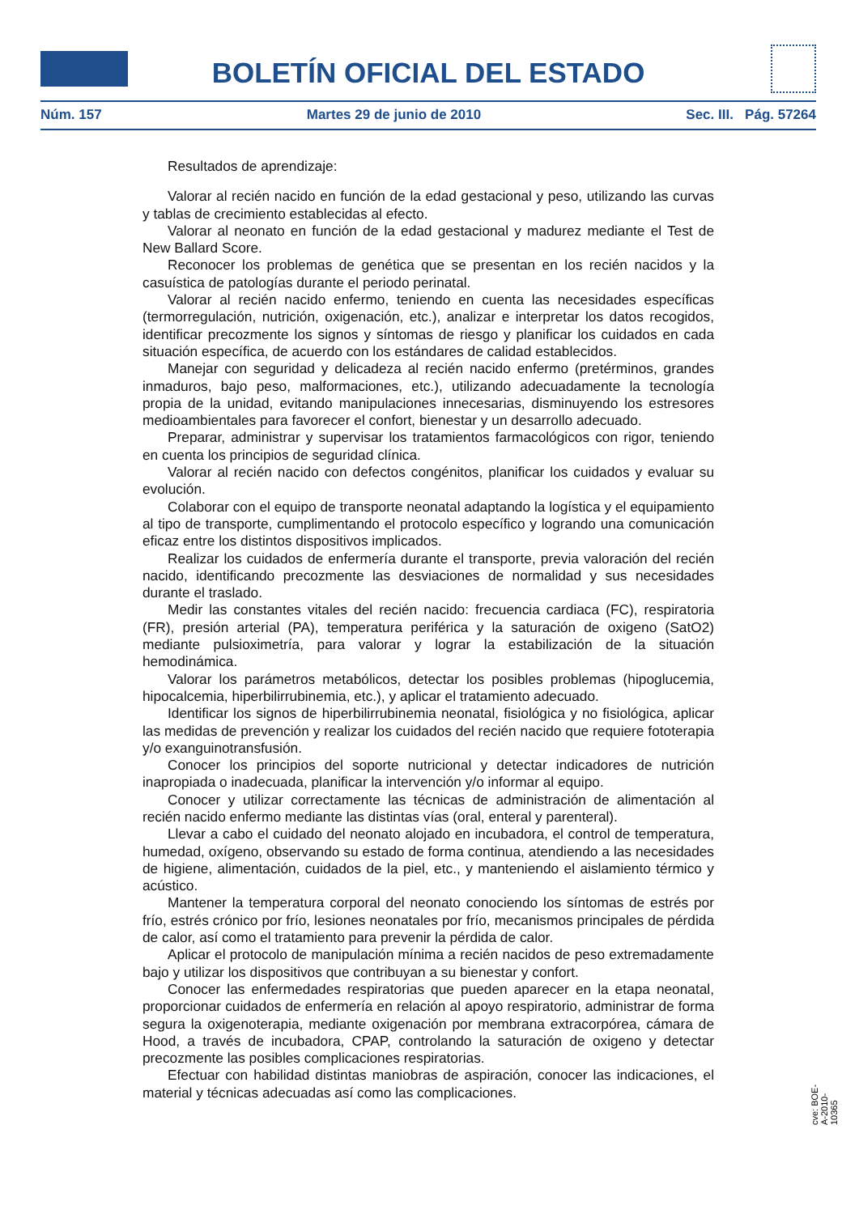BOLETÍN OFICIAL DEL ESTADO
Núm. 157 Martes 29 de junio de 2010 Sec. III. Pág. 57264
Resultados de aprendizaje:
Valorar al recién nacido en función de la edad gestacional y peso, utilizando las curvas y tablas de crecimiento establecidas al efecto.
Valorar al neonato en función de la edad gestacional y madurez mediante el Test de New Ballard Score.
Reconocer los problemas de genética que se presentan en los recién nacidos y la casuística de patologías durante el periodo perinatal.
Valorar al recién nacido enfermo, teniendo en cuenta las necesidades específicas (termorregulación, nutrición, oxigenación, etc.), analizar e interpretar los datos recogidos, identificar precozmente los signos y síntomas de riesgo y planificar los cuidados en cada situación específica, de acuerdo con los estándares de calidad establecidos.
Manejar con seguridad y delicadeza al recién nacido enfermo (pretérminos, grandes inmaduros, bajo peso, malformaciones, etc.), utilizando adecuadamente la tecnología propia de la unidad, evitando manipulaciones innecesarias, disminuyendo los estresores medioambientales para favorecer el confort, bienestar y un desarrollo adecuado.
Preparar, administrar y supervisar los tratamientos farmacológicos con rigor, teniendo en cuenta los principios de seguridad clínica.
Valorar al recién nacido con defectos congénitos, planificar los cuidados y evaluar su evolución.
Colaborar con el equipo de transporte neonatal adaptando la logística y el equipamiento al tipo de transporte, cumplimentando el protocolo específico y logrando una comunicación eficaz entre los distintos dispositivos implicados.
Realizar los cuidados de enfermería durante el transporte, previa valoración del recién nacido, identificando precozmente las desviaciones de normalidad y sus necesidades durante el traslado.
Medir las constantes vitales del recién nacido: frecuencia cardiaca (FC), respiratoria (FR), presión arterial (PA), temperatura periférica y la saturación de oxigeno (SatO2) mediante pulsioximetría, para valorar y lograr la estabilización de la situación hemodinámica.
Valorar los parámetros metabólicos, detectar los posibles problemas (hipoglucemia, hipocalcemia, hiperbilirrubinemia, etc.), y aplicar el tratamiento adecuado.
Identificar los signos de hiperbilirrubinemia neonatal, fisiológica y no fisiológica, aplicar las medidas de prevención y realizar los cuidados del recién nacido que requiere fototerapia y/o exanguinotransfusión.
Conocer los principios del soporte nutricional y detectar indicadores de nutrición inapropiada o inadecuada, planificar la intervención y/o informar al equipo.
Conocer y utilizar correctamente las técnicas de administración de alimentación al recién nacido enfermo mediante las distintas vías (oral, enteral y parenteral).
Llevar a cabo el cuidado del neonato alojado en incubadora, el control de temperatura, humedad, oxígeno, observando su estado de forma continua, atendiendo a las necesidades de higiene, alimentación, cuidados de la piel, etc., y manteniendo el aislamiento térmico y acústico.
Mantener la temperatura corporal del neonato conociendo los síntomas de estrés por frío, estrés crónico por frío, lesiones neonatales por frío, mecanismos principales de pérdida de calor, así como el tratamiento para prevenir la pérdida de calor.
Aplicar el protocolo de manipulación mínima a recién nacidos de peso extremadamente bajo y utilizar los dispositivos que contribuyan a su bienestar y confort.
Conocer las enfermedades respiratorias que pueden aparecer en la etapa neonatal, proporcionar cuidados de enfermería en relación al apoyo respiratorio, administrar de forma segura la oxigenoterapia, mediante oxigenación por membrana extracorpórea, cámara de Hood, a través de incubadora, CPAP, controlando la saturación de oxigeno y detectar precozmente las posibles complicaciones respiratorias.
Efectuar con habilidad distintas maniobras de aspiración, conocer las indicaciones, el material y técnicas adecuadas así como las complicaciones.
cve: BOE-A-2010-10365